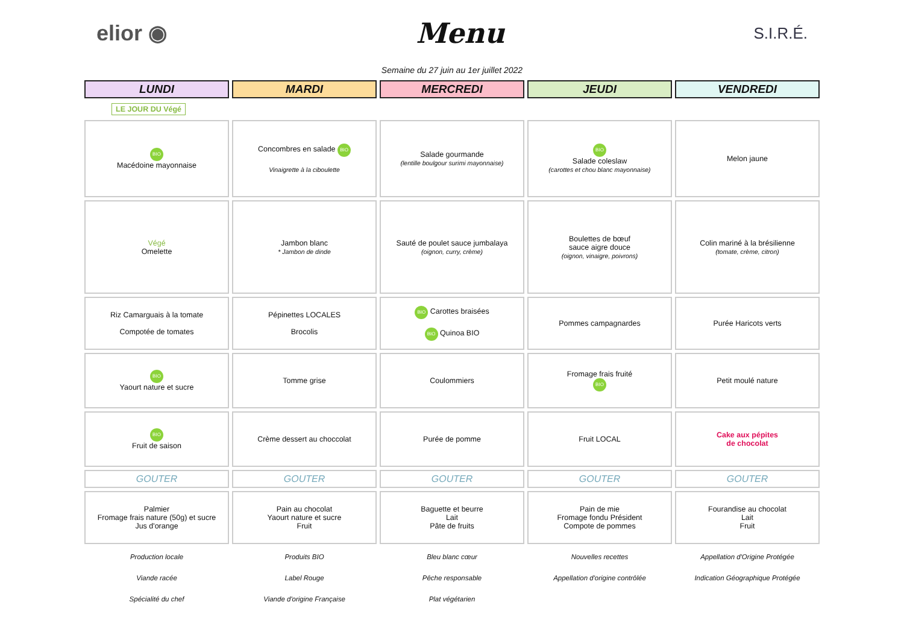elior ◉ Menu S.I.R.É.
Semaine du 27 juin au 1er juillet 2022
| LUNDI | MARDI | MERCREDI | JEUDI | VENDREDI |
| --- | --- | --- | --- | --- |
| LE JOUR DU Végé | | | | |
| BIO Macédoine mayonnaise | Concombres en salade BIO Vinaigrette à la ciboulette | Salade gourmande (lentille boulgour surimi mayonnaise) | BIO Salade coleslaw (carottes et chou blanc mayonnaise) | Melon jaune |
| Végé Omelette | Jambon blanc * Jambon de dinde | Sauté de poulet sauce jumbalaya (oignon, curry, crème) | Boulettes de bœuf sauce aigre douce (oignon, vinaigre, poivrons) | Colin mariné à la brésilienne (tomate, crème, citron) |
| Riz Camarguais à la tomate Compotée de tomates | Pépinettes LOCALES Brocolis | BIO Carottes braisées BIO Quinoa BIO | Pommes campagnardes | Purée Haricots verts |
| BIO Yaourt nature et sucre | Tomme grise | Coulommiers | Fromage frais fruité BIO | Petit moulé nature |
| BIO Fruit de saison | Crème dessert au choccolat | Purée de pomme | Fruit LOCAL | Cake aux pépites de chocolat |
| GOUTER | GOUTER | GOUTER | GOUTER | GOUTER |
| Palmier Fromage frais nature (50g) et sucre Jus d'orange | Pain au chocolat Yaourt nature et sucre Fruit | Baguette et beurre Lait Pâte de fruits | Pain de mie Fromage fondu Président Compote de pommes | Fourandise au chocolat Lait Fruit |
| Production locale | Produits BIO | Bleu blanc cœur | Nouvelles recettes | Appellation d'Origine Protégée |
| Viande racée | Label Rouge | Pêche responsable | Appellation d'origine contrôlée | Indication Géographique Protégée |
| Spécialité du chef | Viande d'origine Française | Plat végétarien | | |